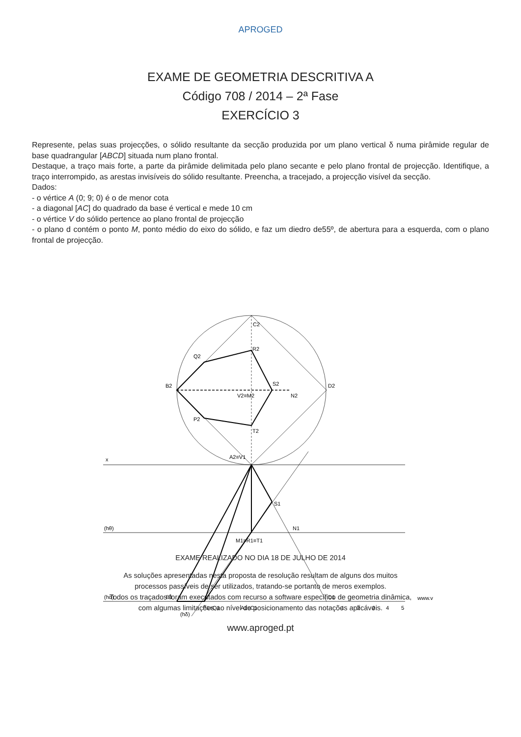APROGED
EXAME DE GEOMETRIA DESCRITIVA A
Código 708 / 2014 – 2ª Fase
EXERCÍCIO 3
Represente, pelas suas projecções, o sólido resultante da secção produzida por um plano vertical δ numa pirâmide regular de base quadrangular [ABCD] situada num plano frontal.
Destaque, a traço mais forte, a parte da pirâmide delimitada pelo plano secante e pelo plano frontal de projecção. Identifique, a traço interrompido, as arestas invisíveis do sólido resultante. Preencha, a tracejado, a projecção visível da secção.
Dados:
- o vértice A (0; 9; 0) é o de menor cota
- a diagonal [AC] do quadrado da base é vertical e mede 10 cm
- o vértice V do sólido pertence ao plano frontal de projecção
- o plano d contém o ponto M, ponto médio do eixo do sólido, e faz um diedro de55º, de abertura para a esquerda, com o plano frontal de projecção.
x
(hθ)
(hα)
(hδ)
C2
R2
Q2
B2
S2
D2
N2
V2≡M2
P2
T2
A2≡V1
S1
N1
M1≡R1≡T1
B1
D1
P1≡Q1
A1≡C1
www.v
1
2
3
4
5
EXAME REALIZADO NO DIA 18 DE JULHO DE 2014
As soluções apresentadas nesta proposta de resolução resultam de alguns dos muitos
processos passíveis de ser utilizados, tratando-se portanto de meros exemplos.
Todos os traçados foram executados com recurso a software específico de geometria dinâmica,
com algumas limitações ao nível do posicionamento das notações aplicáveis.
www.aproged.pt